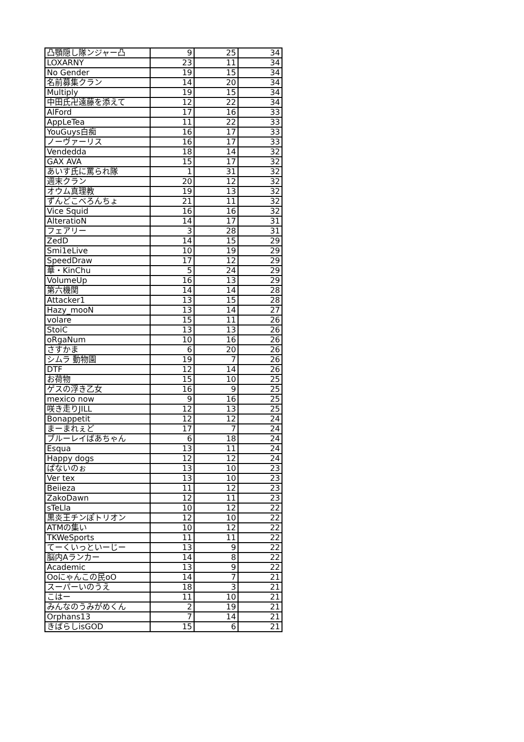| 凸顎隠し隊ンジャー凸 | 9 | 25 | 34 |
| LOXARNY | 23 | 11 | 34 |
| No Gender | 19 | 15 | 34 |
| 名前募集クラン | 14 | 20 | 34 |
| Multiply | 19 | 15 | 34 |
| 中田氏卍遠藤を添えて | 12 | 22 | 34 |
| AlFord | 17 | 16 | 33 |
| AppLeTea | 11 | 22 | 33 |
| YouGuys白痴 | 16 | 17 | 33 |
| ノーヴァーリス | 16 | 17 | 33 |
| Vendedda | 18 | 14 | 32 |
| GAX AVA | 15 | 17 | 32 |
| あいす氏に罵られ隊 | 1 | 31 | 32 |
| 週末クラン | 20 | 12 | 32 |
| オウム真理教 | 19 | 13 | 32 |
| ずんどこべろんちょ | 21 | 11 | 32 |
| Vice Squid | 16 | 16 | 32 |
| AlteratioN | 14 | 17 | 31 |
| フェアリー | 3 | 28 | 31 |
| ZedD | 14 | 15 | 29 |
| Smi1eLive | 10 | 19 | 29 |
| SpeedDraw | 17 | 12 | 29 |
| 華・KinChu | 5 | 24 | 29 |
| VolumeUp | 16 | 13 | 29 |
| 第六機関 | 14 | 14 | 28 |
| Attacker1 | 13 | 15 | 28 |
| Hazy_mooN | 13 | 14 | 27 |
| volare | 15 | 11 | 26 |
| StoiC | 13 | 13 | 26 |
| oRgaNum | 10 | 16 | 26 |
| さすかま | 6 | 20 | 26 |
| シムラ 動物園 | 19 | 7 | 26 |
| DTF | 12 | 14 | 26 |
| お荷物 | 15 | 10 | 25 |
| ゲスの浮き乙女 | 16 | 9 | 25 |
| mexico now | 9 | 16 | 25 |
| 咲き走りJILL | 12 | 13 | 25 |
| Bonappetit | 12 | 12 | 24 |
| まーまれぇど | 17 | 7 | 24 |
| ブルーレイばあちゃん | 6 | 18 | 24 |
| Esqua | 13 | 11 | 24 |
| Happy dogs | 12 | 12 | 24 |
| ぱないのぉ | 13 | 10 | 23 |
| Ver tex | 13 | 10 | 23 |
| Beiieza | 11 | 12 | 23 |
| ZakoDawn | 12 | 11 | 23 |
| sTeLla | 10 | 12 | 22 |
| 黒炎王チンぽトリオン | 12 | 10 | 22 |
| ATMの集い | 10 | 12 | 22 |
| TKWeSports | 11 | 11 | 22 |
| てーくいっといーじー | 13 | 9 | 22 |
| 脳内Aランカー | 14 | 8 | 22 |
| Academic | 13 | 9 | 22 |
| Ooにゃんこの民oO | 14 | 7 | 21 |
| スーパーいのうえ | 18 | 3 | 21 |
| こはー | 11 | 10 | 21 |
| みんなのうみがめくん | 2 | 19 | 21 |
| Orphans13 | 7 | 14 | 21 |
| きばらしisGOD | 15 | 6 | 21 |